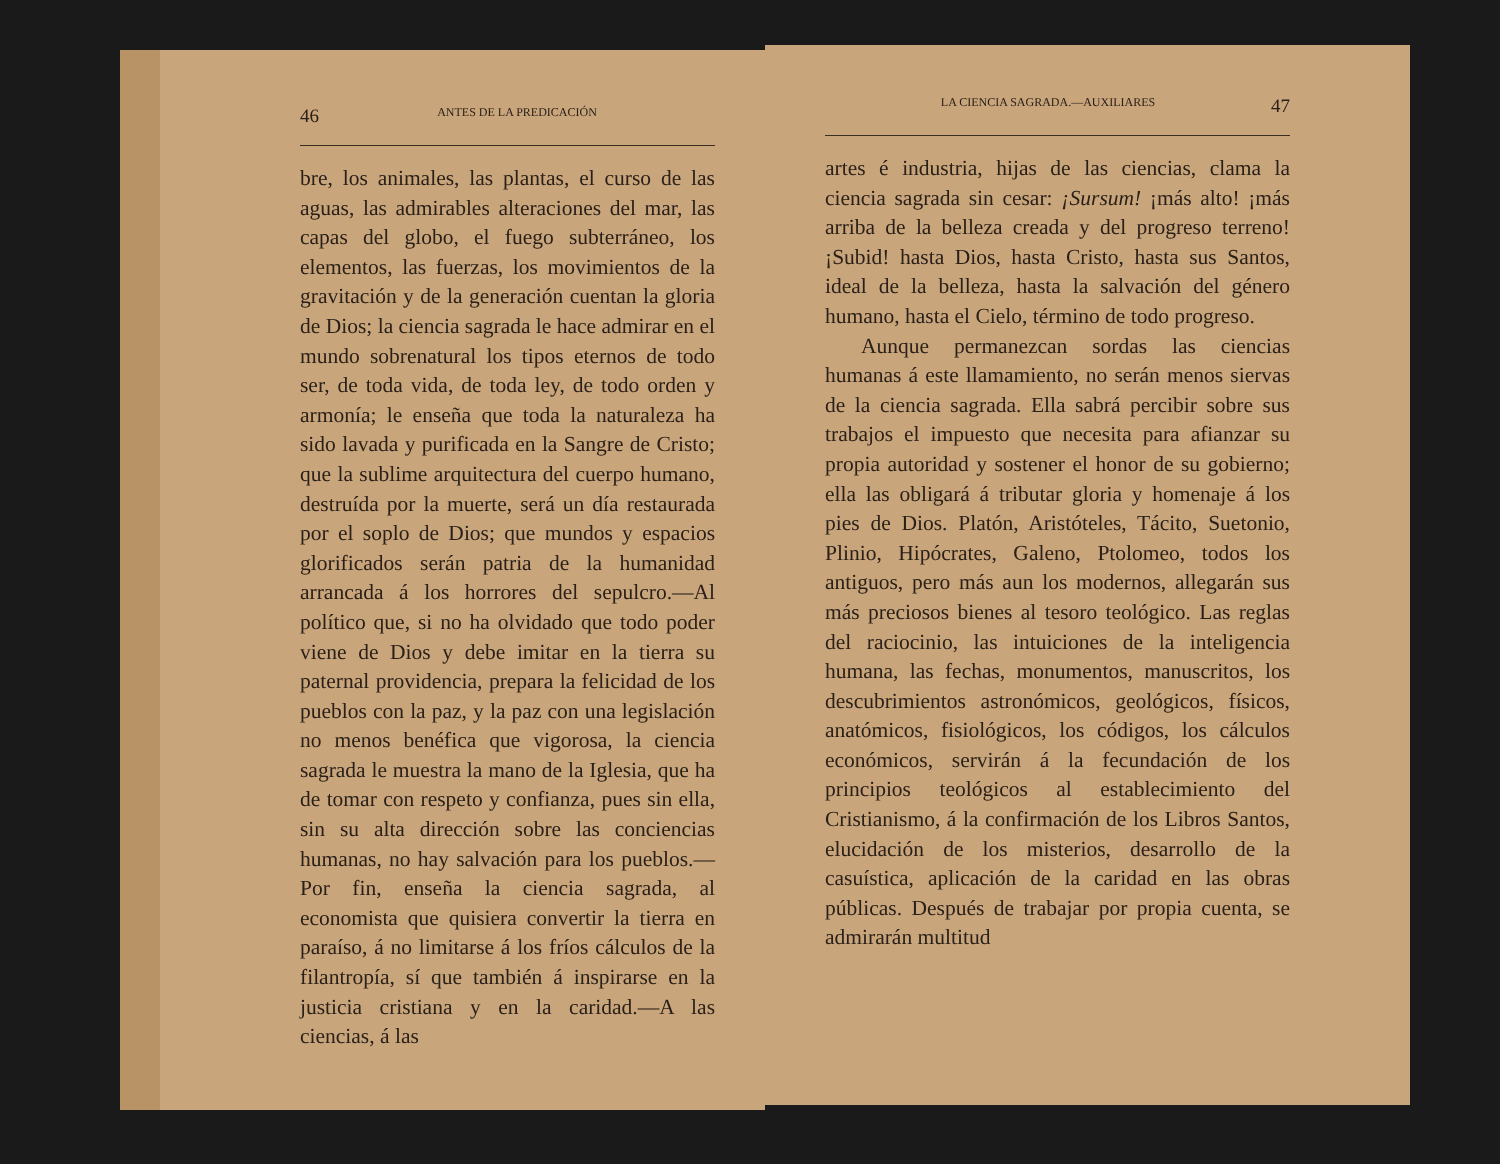46 ANTES DE LA PREDICACIÓN
bre, los animales, las plantas, el curso de las aguas, las admirables alteraciones del mar, las capas del globo, el fuego subterráneo, los elementos, las fuerzas, los movimientos de la gravitación y de la generación cuentan la gloria de Dios; la ciencia sagrada le hace admirar en el mundo sobrenatural los tipos eternos de todo ser, de toda vida, de toda ley, de todo orden y armonía; le enseña que toda la naturaleza ha sido lavada y purificada en la Sangre de Cristo; que la sublime arquitectura del cuerpo humano, destruída por la muerte, será un día restaurada por el soplo de Dios; que mundos y espacios glorificados serán patria de la humanidad arrancada á los horrores del sepulcro.—Al político que, si no ha olvidado que todo poder viene de Dios y debe imitar en la tierra su paternal providencia, prepara la felicidad de los pueblos con la paz, y la paz con una legislación no menos benéfica que vigorosa, la ciencia sagrada le muestra la mano de la Iglesia, que ha de tomar con respeto y confianza, pues sin ella, sin su alta dirección sobre las conciencias humanas, no hay salvación para los pueblos.—Por fin, enseña la ciencia sagrada, al economista que quisiera convertir la tierra en paraíso, á no limitarse á los fríos cálculos de la filantropía, sí que también á inspirarse en la justicia cristiana y en la caridad.—A las ciencias, á las
LA CIENCIA SAGRADA.—AUXILIARES 47
artes é industria, hijas de las ciencias, clama la ciencia sagrada sin cesar: ¡Sursum! ¡más alto! ¡más arriba de la belleza creada y del progreso terreno! ¡Subid! hasta Dios, hasta Cristo, hasta sus Santos, ideal de la belleza, hasta la salvación del género humano, hasta el Cielo, término de todo progreso.
Aunque permanezcan sordas las ciencias humanas á este llamamiento, no serán menos siervas de la ciencia sagrada. Ella sabrá percibir sobre sus trabajos el impuesto que necesita para afianzar su propia autoridad y sostener el honor de su gobierno; ella las obligará á tributar gloria y homenaje á los pies de Dios. Platón, Aristóteles, Tácito, Suetonio, Plinio, Hipócrates, Galeno, Ptolomeo, todos los antiguos, pero más aun los modernos, allegarán sus más preciosos bienes al tesoro teológico. Las reglas del raciocinio, las intuiciones de la inteligencia humana, las fechas, monumentos, manuscritos, los descubrimientos astronómicos, geológicos, físicos, anatómicos, fisiológicos, los códigos, los cálculos económicos, servirán á la fecundación de los principios teológicos al establecimiento del Cristianismo, á la confirmación de los Libros Santos, elucidación de los misterios, desarrollo de la casuística, aplicación de la caridad en las obras públicas. Después de trabajar por propia cuenta, se admirarán multitud